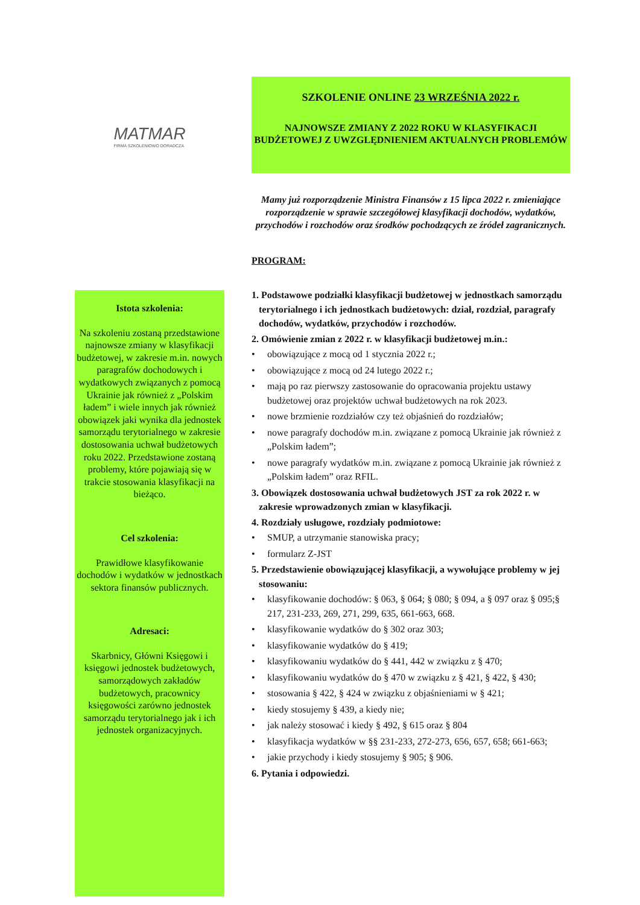MATMAR
FIRMA SZKOLENIOWO DORADCZA
Istota szkolenia:
Na szkoleniu zostaną przedstawione najnowsze zmiany w klasyfikacji budżetowej, w zakresie m.in. nowych paragrafów dochodowych i wydatkowych związanych z pomocą Ukrainie jak również z „Polskim ładem” i wiele innych jak również obowiązek jaki wynika dla jednostek samorządu terytorialnego w zakresie dostosowania uchwał budżetowych roku 2022. Przedstawione zostaną problemy, które pojawiają się w trakcie stosowania klasyfikacji na bieżąco.
Cel szkolenia:
Prawidłowe klasyfikowanie dochodów i wydatków w jednostkach sektora finansów publicznych.
Adresaci:
Skarbnicy, Główni Księgowi i księgowi jednostek budżetowych, samorządowych zakładów budżetowych, pracownicy księgowości zarówno jednostek samorządu terytorialnego jak i ich jednostek organizacyjnych.
SZKOLENIE ONLINE 23 WRZEŚNIA 2022 r.
NAJNOWSZE ZMIANY Z 2022 ROKU W KLASYFIKACJI BUDŻETOWEJ Z UWZGLĘDNIENIEM AKTUALNYCH PROBLEMÓW
Mamy już rozporządzenie Ministra Finansów z 15 lipca 2022 r. zmieniające rozporządzenie w sprawie szczegółowej klasyfikacji dochodów, wydatków, przychodów i rozchodów oraz środków pochodzących ze źródeł zagranicznych.
PROGRAM:
1. Podstawowe podziałki klasyfikacji budżetowej w jednostkach samorządu terytorialnego i ich jednostkach budżetowych: dział, rozdział, paragrafy dochodów, wydatków, przychodów i rozchodów.
2. Omówienie zmian z 2022 r. w klasyfikacji budżetowej m.in.:
• obowiązujące z mocą od 1 stycznia 2022 r.;
• obowiązujące z mocą od 24 lutego 2022 r.;
• mają po raz pierwszy zastosowanie do opracowania projektu ustawy budżetowej oraz projektów uchwał budżetowych na rok 2023.
• nowe brzmienie rozdziałów czy też objaśnień do rozdziałów;
• nowe paragrafy dochodów m.in. związane z pomocą Ukrainie jak również z „Polskim ładem”;
• nowe paragrafy wydatków m.in. związane z pomocą Ukrainie jak również z „Polskim ładem” oraz RFIL.
3. Obowiązek dostosowania uchwał budżetowych JST za rok 2022 r. w zakresie wprowadzonych zmian w klasyfikacji.
4. Rozdziały usługowe, rozdziały podmiotowe:
• SMUP, a utrzymanie stanowiska pracy;
• formularz Z-JST
5. Przedstawienie obowiązującej klasyfikacji, a wywołujące problemy w jej stosowaniu:
• klasyfikowanie dochodów: § 063, § 064; § 080; § 094, a § 097 oraz § 095;§ 217, 231-233, 269, 271, 299, 635, 661-663, 668.
• klasyfikowanie wydatków do § 302 oraz 303;
• klasyfikowanie wydatków do § 419;
• klasyfikowaniu wydatków do § 441, 442 w związku z § 470;
• klasyfikowaniu wydatków do § 470 w związku z § 421, § 422, § 430;
• stosowania § 422, § 424 w związku z objaśnieniami w § 421;
• kiedy stosujemy § 439, a kiedy nie;
• jak należy stosować i kiedy § 492, § 615 oraz § 804
• klasyfikacja wydatków w §§ 231-233, 272-273, 656, 657, 658; 661-663;
• jakie przychody i kiedy stosujemy § 905; § 906.
6. Pytania i odpowiedzi.